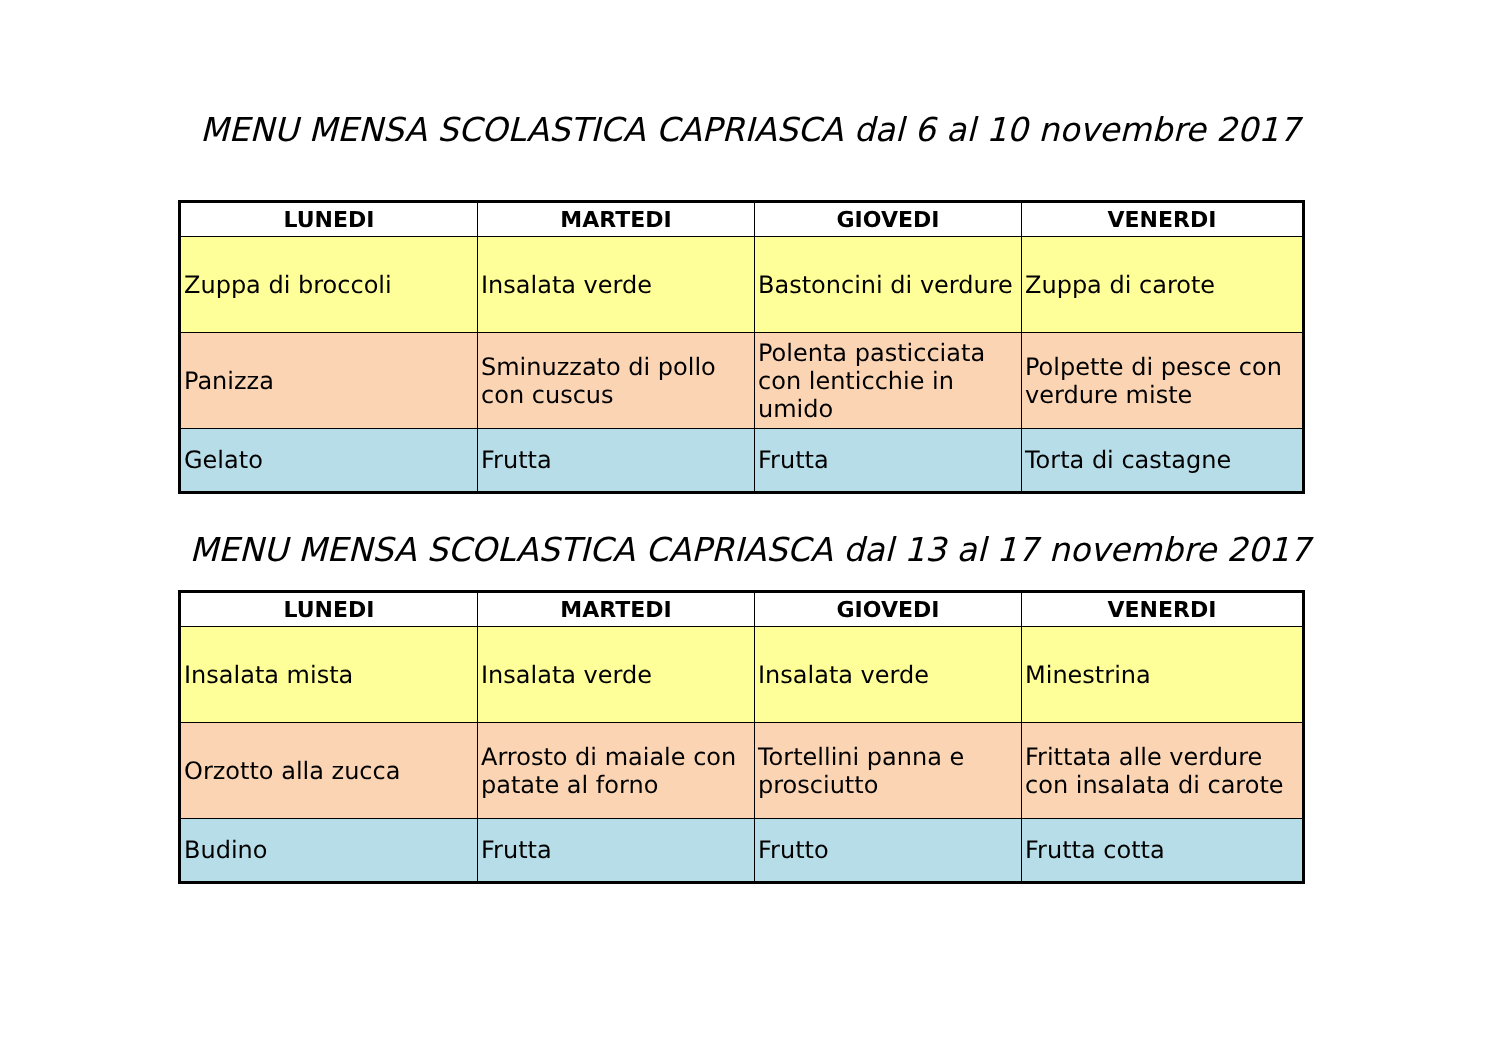MENU MENSA SCOLASTICA CAPRIASCA dal 6 al 10 novembre 2017
| LUNEDI | MARTEDI | GIOVEDI | VENERDI |
| --- | --- | --- | --- |
| Zuppa di broccoli | Insalata verde | Bastoncini di verdure | Zuppa di carote |
| Panizza | Sminuzzato di pollo con cuscus | Polenta pasticciata con lenticchie in umido | Polpette di pesce con verdure miste |
| Gelato | Frutta | Frutta | Torta di castagne |
MENU MENSA SCOLASTICA CAPRIASCA dal 13 al 17 novembre 2017
| LUNEDI | MARTEDI | GIOVEDI | VENERDI |
| --- | --- | --- | --- |
| Insalata mista | Insalata verde | Insalata verde | Minestrina |
| Orzotto alla zucca | Arrosto di maiale con patate al forno | Tortellini panna e prosciutto | Frittata alle verdure con insalata di carote |
| Budino | Frutta | Frutto | Frutta cotta |